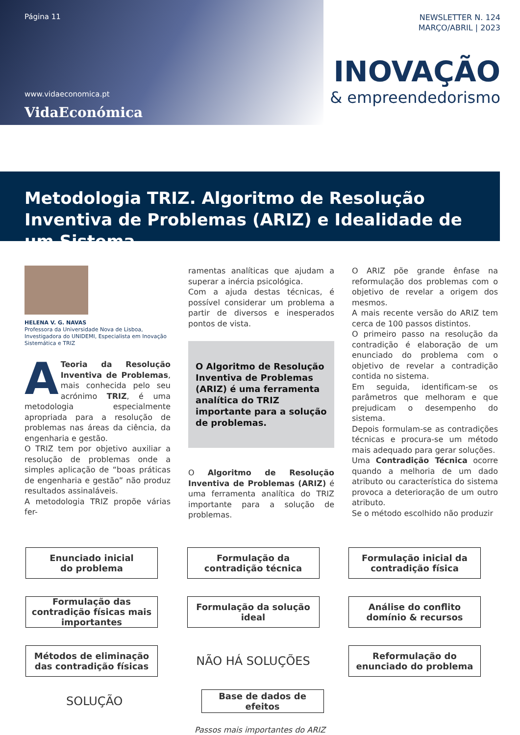Página 11
www.vidaeconomica.pt
VidaEconómica
NEWSLETTER N. 124
MARÇO/ABRIL | 2023
INOVAÇÃO
& empreendedorismo
Metodologia TRIZ. Algoritmo de Resolução Inventiva de Problemas (ARIZ) e Idealidade de um Sistema
HELENA V. G. NAVAS
Professora da Universidade Nova de Lisboa, Investigadora do UNIDEMI, Especialista em Inovação Sistemática e TRIZ
ATeoria da Resolução Inventiva de Problemas, mais conhecida pelo seu acrónimo TRIZ, é uma metodologia especialmente apropriada para a resolução de problemas nas áreas da ciência, da engenharia e gestão.
O TRIZ tem por objetivo auxiliar a resolução de problemas onde a simples aplicação de “boas práticas de engenharia e gestão” não produz resultados assinaláveis.
A metodologia TRIZ propõe várias fer-
ramentas analíticas que ajudam a superar a inércia psicológica.
Com a ajuda destas técnicas, é possível considerar um problema a partir de diversos e inesperados pontos de vista.
O Algoritmo de Resolução Inventiva de Problemas (ARIZ) é uma ferramenta analítica do TRIZ importante para a solução de problemas.
O Algoritmo de Resolução Inventiva de Problemas (ARIZ) é uma ferramenta analítica do TRIZ importante para a solução de problemas.
O ARIZ põe grande ênfase na reformulação dos problemas com o objetivo de revelar a origem dos mesmos.
A mais recente versão do ARIZ tem cerca de 100 passos distintos.
O primeiro passo na resolução da contradição é elaboração de um enunciado do problema com o objetivo de revelar a contradição contida no sistema.
Em seguida, identificam-se os parâmetros que melhoram e que prejudicam o desempenho do sistema.
Depois formulam-se as contradições técnicas e procura-se um método mais adequado para gerar soluções.
Uma Contradição Técnica ocorre quando a melhoria de um dado atributo ou característica do sistema provoca a deterioração de um outro atributo.
Se o método escolhido não produzir
Enunciado inicial
do problema
Formulação da contradição técnica
Formulação inicial da contradição física
Formulação das contradição físicas mais importantes
Formulação da solução ideal
Análise do conflito domínio & recursos
Métodos de eliminação das contradição físicas
NÃO HÁ SOLUÇÕES
Reformulação do enunciado do problema
SOLUÇÃO
Base de dados de efeitos
Passos mais importantes do ARIZ